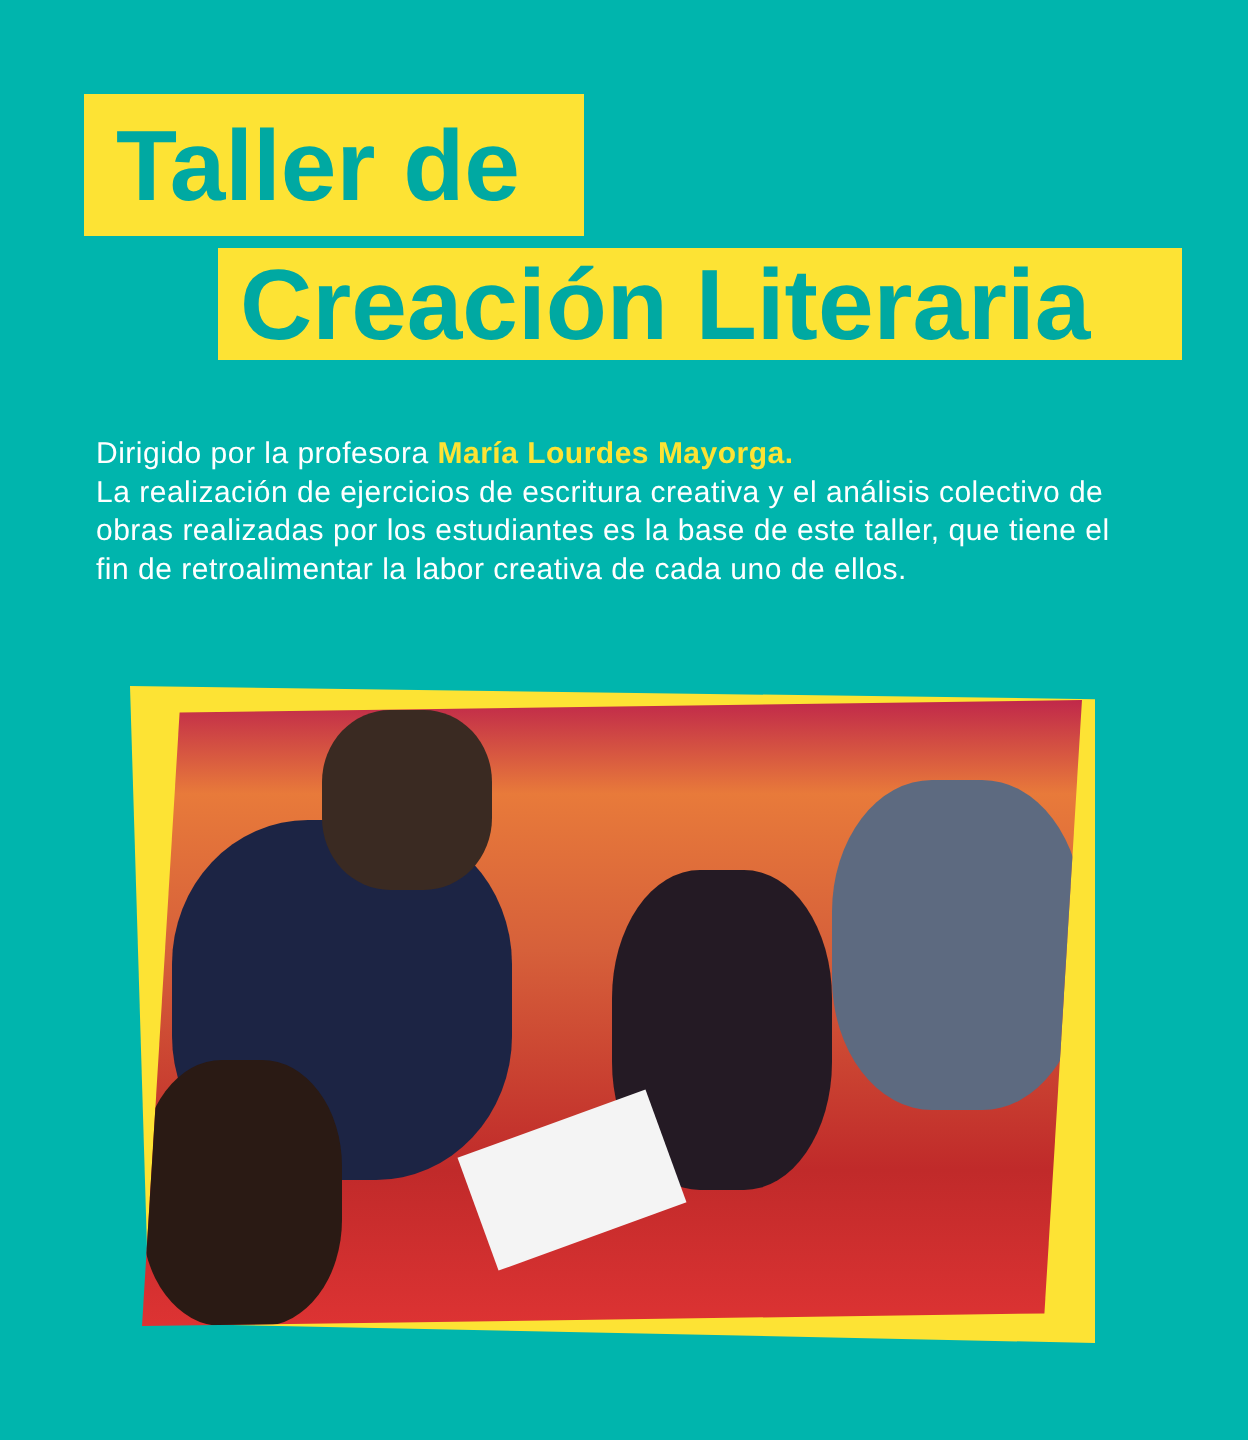Taller de
Creación Literaria
Dirigido por la profesora María Lourdes Mayorga.
La realización de ejercicios de escritura creativa y el análisis colectivo de obras realizadas por los estudiantes es la base de este taller, que tiene el fin de retroalimentar la labor creativa de cada uno de ellos.